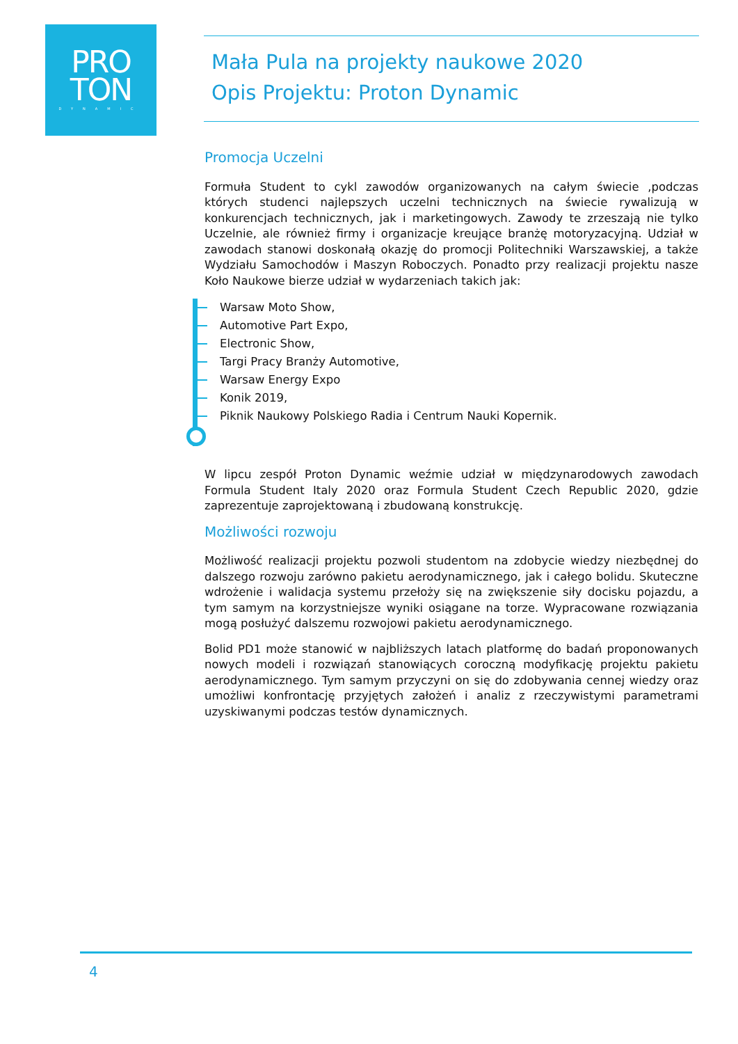PRO
TON
DYNAMIC
Mała Pula na projekty naukowe 2020
Opis Projektu: Proton Dynamic
Promocja Uczelni
Formuła Student to cykl zawodów organizowanych na całym świecie ,podczas których studenci najlepszych uczelni technicznych na świecie rywalizują w konkurencjach technicznych, jak i marketingowych. Zawody te zrzeszają nie tylko Uczelnie, ale również firmy i organizacje kreujące branżę motoryzacyjną. Udział w zawodach stanowi doskonałą okazję do promocji Politechniki Warszawskiej, a także Wydziału Samochodów i Maszyn Roboczych. Ponadto przy realizacji projektu nasze Koło Naukowe bierze udział w wydarzeniach takich jak:
Warsaw Moto Show,
Automotive Part Expo,
Electronic Show,
Targi Pracy Branży Automotive,
Warsaw Energy Expo
Konik 2019,
Piknik Naukowy Polskiego Radia i Centrum Nauki Kopernik.
W lipcu zespół Proton Dynamic weźmie udział w międzynarodowych zawodach Formula Student Italy 2020 oraz Formula Student Czech Republic 2020, gdzie zaprezentuje zaprojektowaną i zbudowaną konstrukcję.
Możliwości rozwoju
Możliwość realizacji projektu pozwoli studentom na zdobycie wiedzy niezbędnej do dalszego rozwoju zarówno pakietu aerodynamicznego, jak i całego bolidu. Skuteczne wdrożenie i walidacja systemu przełoży się na zwiększenie siły docisku pojazdu, a tym samym na korzystniejsze wyniki osiągane na torze. Wypracowane rozwiązania mogą posłużyć dalszemu rozwojowi pakietu aerodynamicznego.
Bolid PD1 może stanowić w najbliższych latach platformę do badań proponowanych nowych modeli i rozwiązań stanowiących coroczną modyfikację projektu pakietu aerodynamicznego. Tym samym przyczyni on się do zdobywania cennej wiedzy oraz umożliwi konfrontację przyjętych założeń i analiz z rzeczywistymi parametrami uzyskiwanymi podczas testów dynamicznych.
4